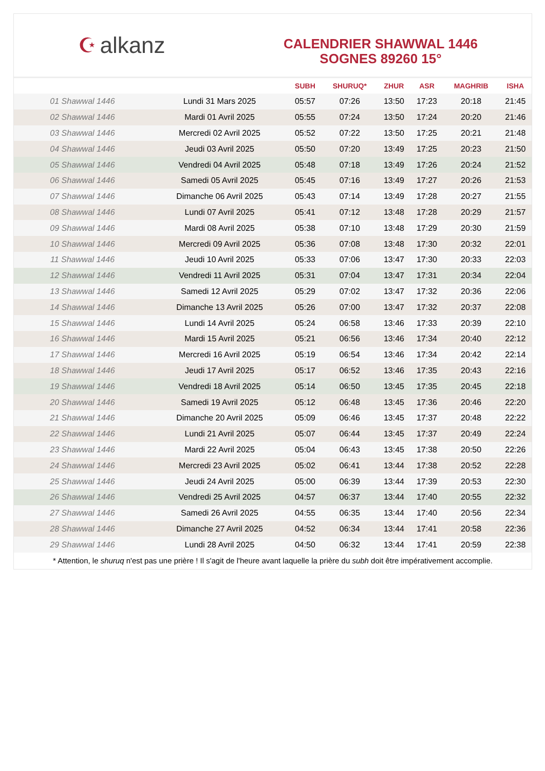☪ alkanz
CALENDRIER SHAWWAL 1446
SOGNES 89260 15°
| | | SUBH | SHURUQ* | ZHUR | ASR | MAGHRIB | ISHA |
| --- | --- | --- | --- | --- | --- | --- | --- |
| 01 Shawwal 1446 | Lundi 31 Mars 2025 | 05:57 | 07:26 | 13:50 | 17:23 | 20:18 | 21:45 |
| 02 Shawwal 1446 | Mardi 01 Avril 2025 | 05:55 | 07:24 | 13:50 | 17:24 | 20:20 | 21:46 |
| 03 Shawwal 1446 | Mercredi 02 Avril 2025 | 05:52 | 07:22 | 13:50 | 17:25 | 20:21 | 21:48 |
| 04 Shawwal 1446 | Jeudi 03 Avril 2025 | 05:50 | 07:20 | 13:49 | 17:25 | 20:23 | 21:50 |
| 05 Shawwal 1446 | Vendredi 04 Avril 2025 | 05:48 | 07:18 | 13:49 | 17:26 | 20:24 | 21:52 |
| 06 Shawwal 1446 | Samedi 05 Avril 2025 | 05:45 | 07:16 | 13:49 | 17:27 | 20:26 | 21:53 |
| 07 Shawwal 1446 | Dimanche 06 Avril 2025 | 05:43 | 07:14 | 13:49 | 17:28 | 20:27 | 21:55 |
| 08 Shawwal 1446 | Lundi 07 Avril 2025 | 05:41 | 07:12 | 13:48 | 17:28 | 20:29 | 21:57 |
| 09 Shawwal 1446 | Mardi 08 Avril 2025 | 05:38 | 07:10 | 13:48 | 17:29 | 20:30 | 21:59 |
| 10 Shawwal 1446 | Mercredi 09 Avril 2025 | 05:36 | 07:08 | 13:48 | 17:30 | 20:32 | 22:01 |
| 11 Shawwal 1446 | Jeudi 10 Avril 2025 | 05:33 | 07:06 | 13:47 | 17:30 | 20:33 | 22:03 |
| 12 Shawwal 1446 | Vendredi 11 Avril 2025 | 05:31 | 07:04 | 13:47 | 17:31 | 20:34 | 22:04 |
| 13 Shawwal 1446 | Samedi 12 Avril 2025 | 05:29 | 07:02 | 13:47 | 17:32 | 20:36 | 22:06 |
| 14 Shawwal 1446 | Dimanche 13 Avril 2025 | 05:26 | 07:00 | 13:47 | 17:32 | 20:37 | 22:08 |
| 15 Shawwal 1446 | Lundi 14 Avril 2025 | 05:24 | 06:58 | 13:46 | 17:33 | 20:39 | 22:10 |
| 16 Shawwal 1446 | Mardi 15 Avril 2025 | 05:21 | 06:56 | 13:46 | 17:34 | 20:40 | 22:12 |
| 17 Shawwal 1446 | Mercredi 16 Avril 2025 | 05:19 | 06:54 | 13:46 | 17:34 | 20:42 | 22:14 |
| 18 Shawwal 1446 | Jeudi 17 Avril 2025 | 05:17 | 06:52 | 13:46 | 17:35 | 20:43 | 22:16 |
| 19 Shawwal 1446 | Vendredi 18 Avril 2025 | 05:14 | 06:50 | 13:45 | 17:35 | 20:45 | 22:18 |
| 20 Shawwal 1446 | Samedi 19 Avril 2025 | 05:12 | 06:48 | 13:45 | 17:36 | 20:46 | 22:20 |
| 21 Shawwal 1446 | Dimanche 20 Avril 2025 | 05:09 | 06:46 | 13:45 | 17:37 | 20:48 | 22:22 |
| 22 Shawwal 1446 | Lundi 21 Avril 2025 | 05:07 | 06:44 | 13:45 | 17:37 | 20:49 | 22:24 |
| 23 Shawwal 1446 | Mardi 22 Avril 2025 | 05:04 | 06:43 | 13:45 | 17:38 | 20:50 | 22:26 |
| 24 Shawwal 1446 | Mercredi 23 Avril 2025 | 05:02 | 06:41 | 13:44 | 17:38 | 20:52 | 22:28 |
| 25 Shawwal 1446 | Jeudi 24 Avril 2025 | 05:00 | 06:39 | 13:44 | 17:39 | 20:53 | 22:30 |
| 26 Shawwal 1446 | Vendredi 25 Avril 2025 | 04:57 | 06:37 | 13:44 | 17:40 | 20:55 | 22:32 |
| 27 Shawwal 1446 | Samedi 26 Avril 2025 | 04:55 | 06:35 | 13:44 | 17:40 | 20:56 | 22:34 |
| 28 Shawwal 1446 | Dimanche 27 Avril 2025 | 04:52 | 06:34 | 13:44 | 17:41 | 20:58 | 22:36 |
| 29 Shawwal 1446 | Lundi 28 Avril 2025 | 04:50 | 06:32 | 13:44 | 17:41 | 20:59 | 22:38 |
* Attention, le shuruq n'est pas une prière ! Il s'agit de l'heure avant laquelle la prière du subh doit être impérativement accomplie.